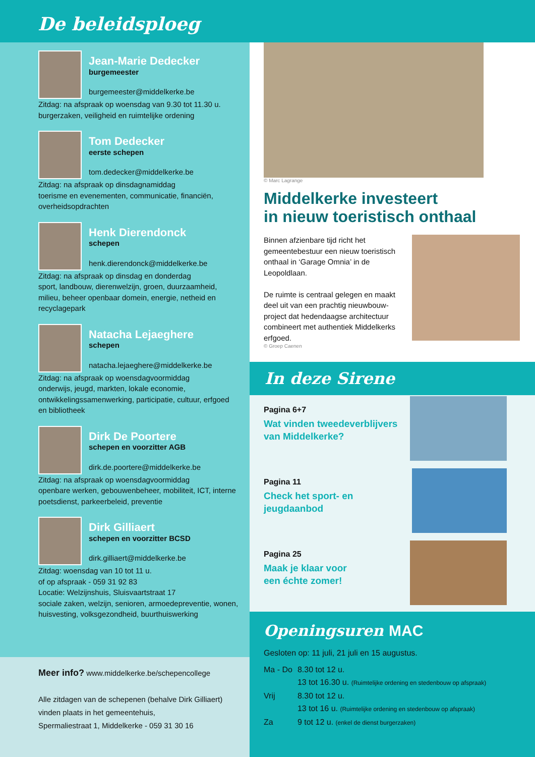De beleidsploeg
Jean-Marie Dedecker
burgemeester
burgemeester@middelkerke.be
Zitdag: na afspraak op woensdag van 9.30 tot 11.30 u.
burgerzaken, veiligheid en ruimtelijke ordening
Tom Dedecker
eerste schepen
tom.dedecker@middelkerke.be
Zitdag: na afspraak op dinsdagnamiddag
toerisme en evenementen, communicatie, financiën, overheidsopdrachten
Henk Dierendonck
schepen
henk.dierendonck@middelkerke.be
Zitdag: na afspraak op dinsdag en donderdag
sport, landbouw, dierenwelzijn, groen, duurzaamheid, milieu, beheer openbaar domein, energie, netheid en recyclagepark
Natacha Lejaeghere
schepen
natacha.lejaeghere@middelkerke.be
Zitdag: na afspraak op woensdagvoormiddag
onderwijs, jeugd, markten, lokale economie, ontwikkelingssamenwerking, participatie, cultuur, erfgoed en bibliotheek
Dirk De Poortere
schepen en voorzitter AGB
dirk.de.poortere@middelkerke.be
Zitdag: na afspraak op woensdagvoormiddag
openbare werken, gebouwenbeheer, mobiliteit, ICT, interne poetsdienst, parkeerbeleid, preventie
Dirk Gilliaert
schepen en voorzitter BCSD
dirk.gilliaert@middelkerke.be
Zitdag: woensdag van 10 tot 11 u.
of op afspraak - 059 31 92 83
Locatie: Welzijnshuis, Sluisvaartstraat 17
sociale zaken, welzijn, senioren, armoedepreventie, wonen, huisvesting, volksgezondheid, buurthuiswerking
Meer info? www.middelkerke.be/schepencollege
Alle zitdagen van de schepenen (behalve Dirk Gilliaert) vinden plaats in het gemeentehuis,
Spermaliestraat 1, Middelkerke - 059 31 30 16
© Marc Lagrange
Middelkerke investeert
in nieuw toeristisch onthaal
Binnen afzienbare tijd richt het gemeentebestuur een nieuw toeristisch onthaal in ‘Garage Omnia’ in de Leopoldlaan.
De ruimte is centraal gelegen en maakt deel uit van een prachtig nieuwbouw-project dat hedendaagse architectuur combineert met authentiek Middelkerks erfgoed.
© Groep Caenen
In deze Sirene
Pagina 6+7
Wat vinden tweedeverblijvers
van Middelkerke?
Pagina 11
Check het sport- en jeugdaanbod
Pagina 25
Maak je klaar voor
een échte zomer!
Openingsuren MAC
Gesloten op: 11 juli, 21 juli en 15 augustus.
| Ma - Do | 8.30 tot 12 u. 13 tot 16.30 u. (Ruimtelijke ordening en stedenbouw op afspraak) |
| Vrij | 8.30 tot 12 u. 13 tot 16 u. (Ruimtelijke ordening en stedenbouw op afspraak) |
| Za | 9 tot 12 u. (enkel de dienst burgerzaken) |